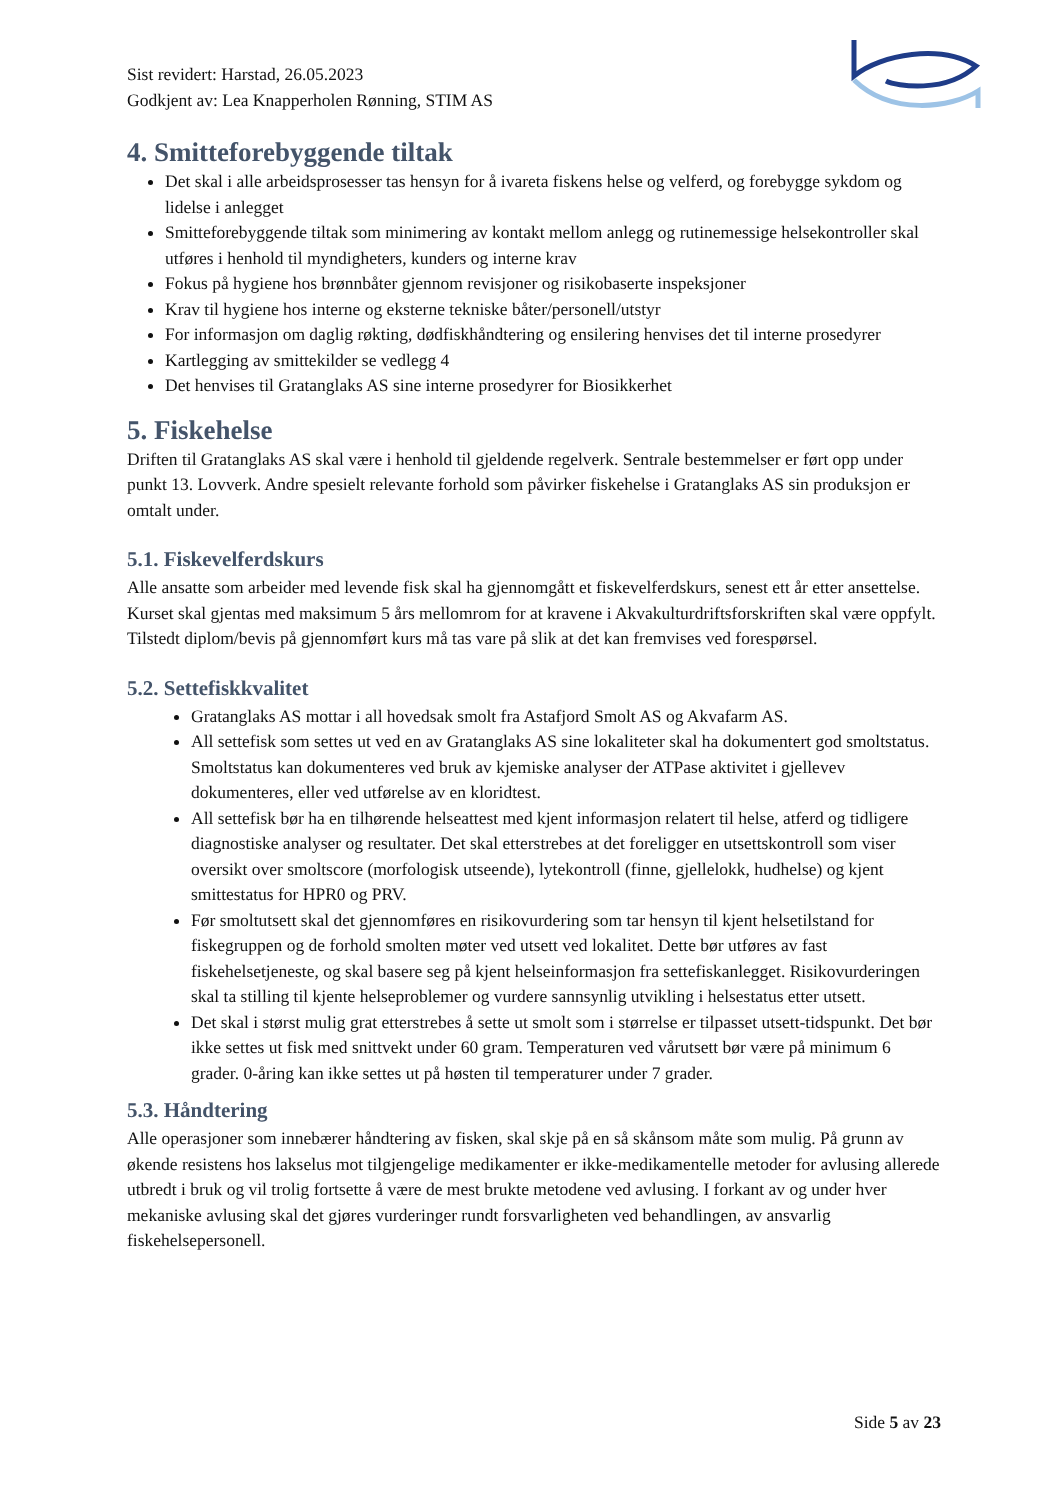Sist revidert: Harstad, 26.05.2023
Godkjent av: Lea Knapperholen Rønning, STIM AS
4. Smitteforebyggende tiltak
Det skal i alle arbeidsprosesser tas hensyn for å ivareta fiskens helse og velferd, og forebygge sykdom og lidelse i anlegget
Smitteforebyggende tiltak som minimering av kontakt mellom anlegg og rutinemessige helsekontroller skal utføres i henhold til myndigheters, kunders og interne krav
Fokus på hygiene hos brønnbåter gjennom revisjoner og risikobaserte inspeksjoner
Krav til hygiene hos interne og eksterne tekniske båter/personell/utstyr
For informasjon om daglig røkting, dødfiskhåndtering og ensilering henvises det til interne prosedyrer
Kartlegging av smittekilder se vedlegg 4
Det henvises til Gratanglaks AS sine interne prosedyrer for Biosikkerhet
5. Fiskehelse
Driften til Gratanglaks AS skal være i henhold til gjeldende regelverk. Sentrale bestemmelser er ført opp under punkt 13. Lovverk. Andre spesielt relevante forhold som påvirker fiskehelse i Gratanglaks AS sin produksjon er omtalt under.
5.1. Fiskevelferdskurs
Alle ansatte som arbeider med levende fisk skal ha gjennomgått et fiskevelferdskurs, senest ett år etter ansettelse. Kurset skal gjentas med maksimum 5 års mellomrom for at kravene i Akvakulturdriftsforskriften skal være oppfylt. Tilstedt diplom/bevis på gjennomført kurs må tas vare på slik at det kan fremvises ved forespørsel.
5.2. Settefiskkvalitet
Gratanglaks AS mottar i all hovedsak smolt fra Astafjord Smolt AS og Akvafarm AS.
All settefisk som settes ut ved en av Gratanglaks AS sine lokaliteter skal ha dokumentert god smoltstatus. Smoltstatus kan dokumenteres ved bruk av kjemiske analyser der ATPase aktivitet i gjellevev dokumenteres, eller ved utførelse av en kloridtest.
All settefisk bør ha en tilhørende helseattest med kjent informasjon relatert til helse, atferd og tidligere diagnostiske analyser og resultater. Det skal etterstrebes at det foreligger en utsettskontroll som viser oversikt over smoltscore (morfologisk utseende), lytekontroll (finne, gjellelokk, hudhelse) og kjent smittestatus for HPR0 og PRV.
Før smoltutsett skal det gjennomføres en risikovurdering som tar hensyn til kjent helsetilstand for fiskegruppen og de forhold smolten møter ved utsett ved lokalitet. Dette bør utføres av fast fiskehelsetjeneste, og skal basere seg på kjent helseinformasjon fra settefiskanlegget. Risikovurderingen skal ta stilling til kjente helseproblemer og vurdere sannsynlig utvikling i helsestatus etter utsett.
Det skal i størst mulig grat etterstrebes å sette ut smolt som i størrelse er tilpasset utsett-tidspunkt. Det bør ikke settes ut fisk med snittvekt under 60 gram. Temperaturen ved vårutsett bør være på minimum 6 grader. 0-åring kan ikke settes ut på høsten til temperaturer under 7 grader.
5.3. Håndtering
Alle operasjoner som innebærer håndtering av fisken, skal skje på en så skånsom måte som mulig. På grunn av økende resistens hos lakselus mot tilgjengelige medikamenter er ikke-medikamentelle metoder for avlusing allerede utbredt i bruk og vil trolig fortsette å være de mest brukte metodene ved avlusing. I forkant av og under hver mekaniske avlusing skal det gjøres vurderinger rundt forsvarligheten ved behandlingen, av ansvarlig fiskehelsepersonell.
Side 5 av 23